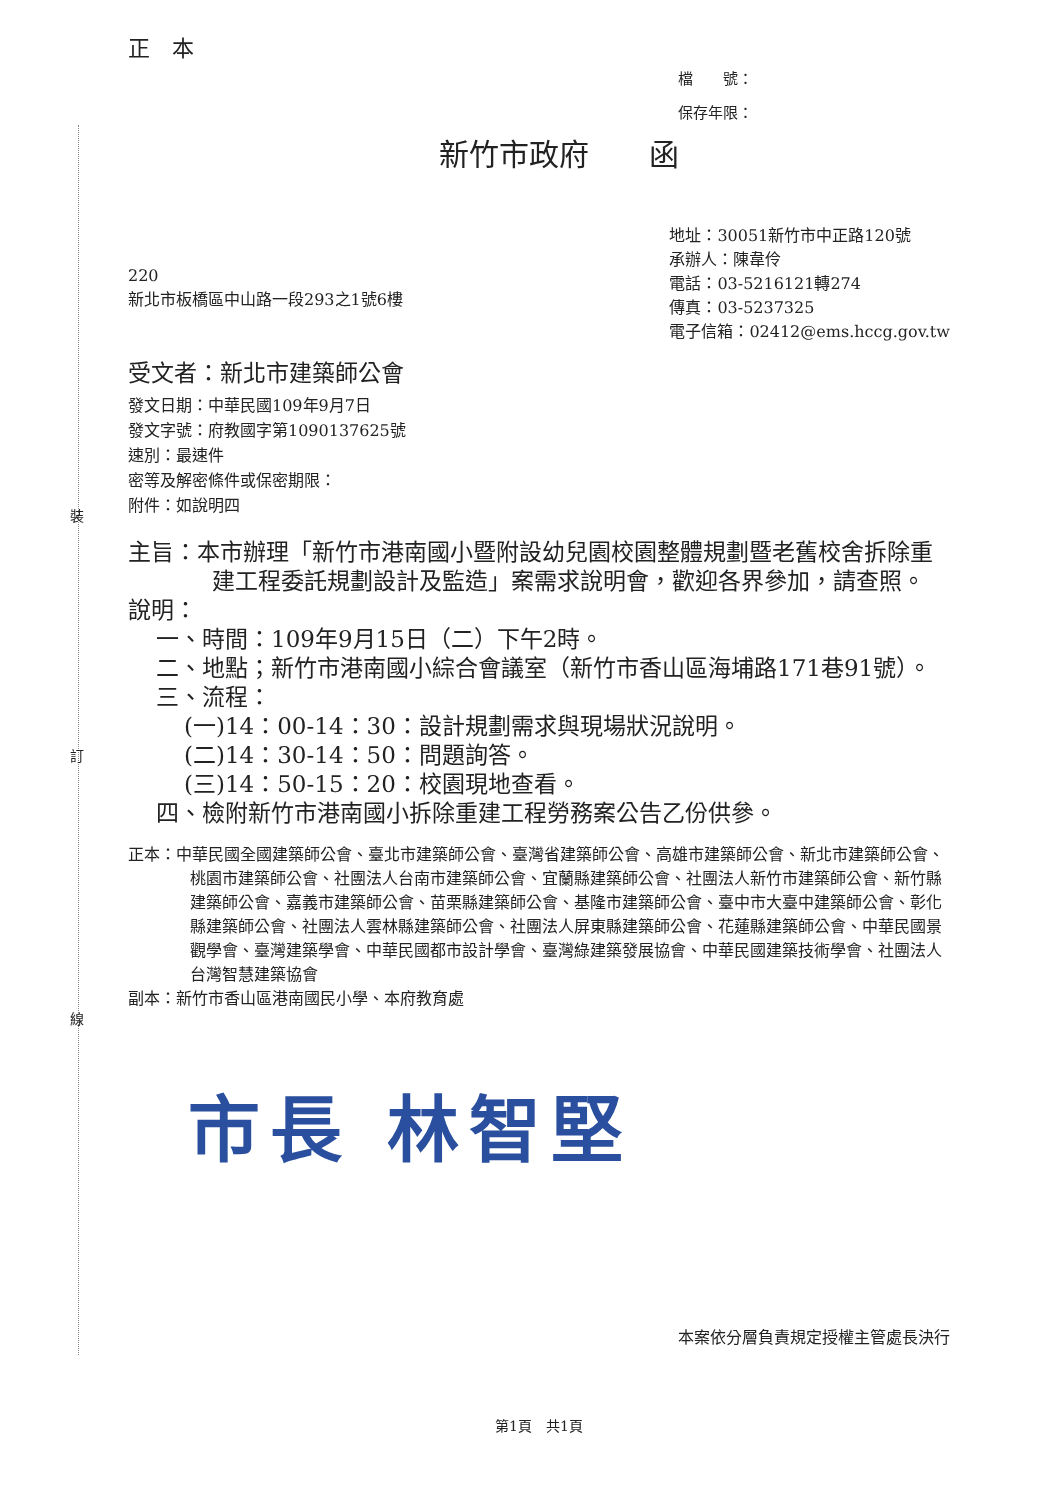裝
訂
線
正　本
檔　　號：
保存年限：
新竹市政府　　函
220
新北市板橋區中山路一段293之1號6樓
地址：30051新竹市中正路120號
承辦人：陳韋伶
電話：03-5216121轉274
傳真：03-5237325
電子信箱：02412@ems.hccg.gov.tw
受文者：新北市建築師公會
發文日期：中華民國109年9月7日
發文字號：府教國字第1090137625號
速別：最速件
密等及解密條件或保密期限：
附件：如說明四
主旨：本市辦理「新竹市港南國小暨附設幼兒園校園整體規劃暨老舊校舍拆除重建工程委託規劃設計及監造」案需求說明會，歡迎各界參加，請查照。
說明：
一、時間：109年9月15日（二）下午2時。
二、地點；新竹市港南國小綜合會議室（新竹市香山區海埔路171巷91號）。
三、流程：
(一)14：00-14：30：設計規劃需求與現場狀況說明。
(二)14：30-14：50：問題詢答。
(三)14：50-15：20：校園現地查看。
四、檢附新竹市港南國小拆除重建工程勞務案公告乙份供參。
正本：中華民國全國建築師公會、臺北市建築師公會、臺灣省建築師公會、高雄市建築師公會、新北市建築師公會、桃園市建築師公會、社團法人台南市建築師公會、宜蘭縣建築師公會、社團法人新竹市建築師公會、新竹縣建築師公會、嘉義市建築師公會、苗栗縣建築師公會、基隆市建築師公會、臺中市大臺中建築師公會、彰化縣建築師公會、社團法人雲林縣建築師公會、社團法人屏東縣建築師公會、花蓮縣建築師公會、中華民國景觀學會、臺灣建築學會、中華民國都市設計學會、臺灣綠建築發展協會、中華民國建築技術學會、社團法人台灣智慧建築協會
副本：新竹市香山區港南國民小學、本府教育處
市長 林智堅
本案依分層負責規定授權主管處長決行
第1頁　共1頁